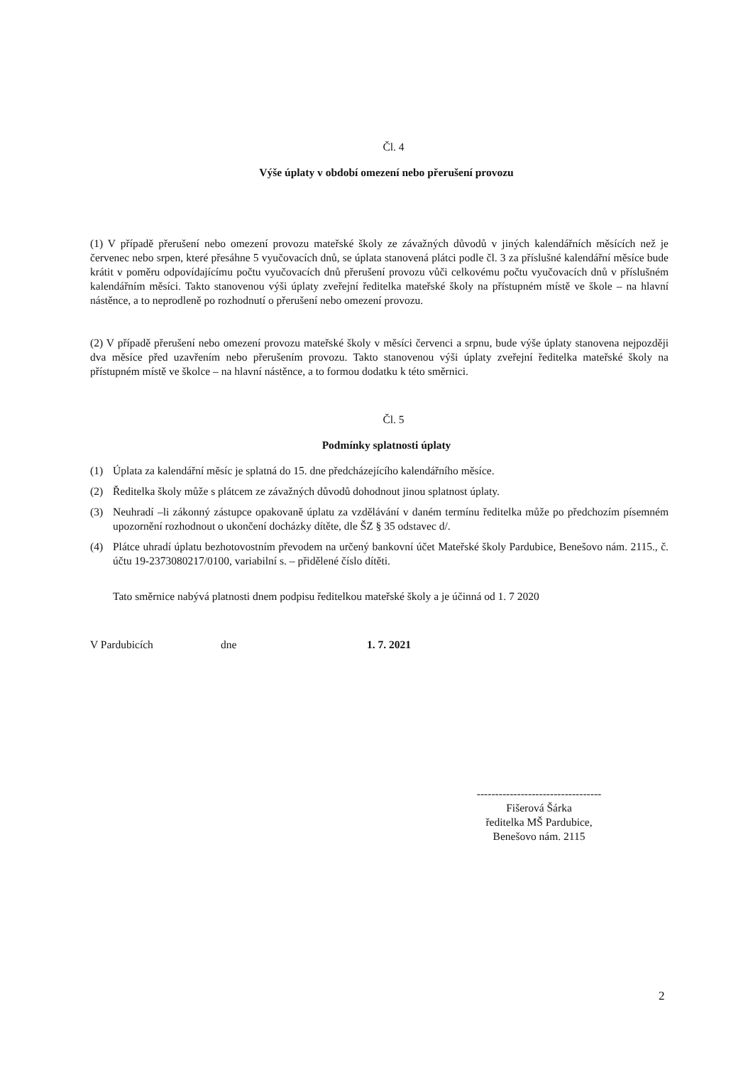Čl. 4
Výše úplaty v období omezení nebo přerušení provozu
(1) V případě přerušení nebo omezení provozu mateřské školy ze závažných důvodů v jiných kalendářních měsících než je červenec nebo srpen, které přesáhne 5 vyučovacích dnů, se úplata stanovená plátci podle čl. 3 za příslušné kalendářní měsíce bude krátit v poměru odpovídajícímu počtu vyučovacích dnů přerušení provozu vůči celkovému počtu vyučovacích dnů v příslušném kalendářním měsíci. Takto stanovenou výši úplaty zveřejní ředitelka mateřské školy na přístupném místě ve škole – na hlavní nástěnce, a to neprodleně po rozhodnutí o přerušení nebo omezení provozu.
(2) V případě přerušení nebo omezení provozu mateřské školy v měsíci červenci a srpnu, bude výše úplaty stanovena nejpozději dva měsíce před uzavřením nebo přerušením provozu. Takto stanovenou výši úplaty zveřejní ředitelka mateřské školy na přístupném místě ve školce – na hlavní nástěnce, a to formou dodatku k této směrnici.
Čl. 5
Podmínky splatnosti úplaty
(1) Úplata za kalendářní měsíc je splatná do 15. dne předcházejícího kalendářního měsíce.
(2) Ředitelka školy může s plátcem ze závažných důvodů dohodnout jinou splatnost úplaty.
(3) Neuhradí –li zákonný zástupce opakovaně úplatu za vzdělávání v daném termínu ředitelka může po předchozím písemném upozornění rozhodnout o ukončení docházky dítěte, dle ŠZ § 35 odstavec d/.
(4) Plátce uhradí úplatu bezhotovostním převodem na určený bankovní účet Mateřské školy Pardubice, Benešovo nám. 2115., č. účtu 19-2373080217/0100, variabilní s. – přidělené číslo dítěti.
Tato směrnice nabývá platnosti dnem podpisu ředitelkou mateřské školy a je účinná od 1. 7 2020
V Pardubicích dne 1. 7. 2021
----------------------------------
Fišerová Šárka
ředitelka MŠ Pardubice,
Benešovo nám. 2115
2